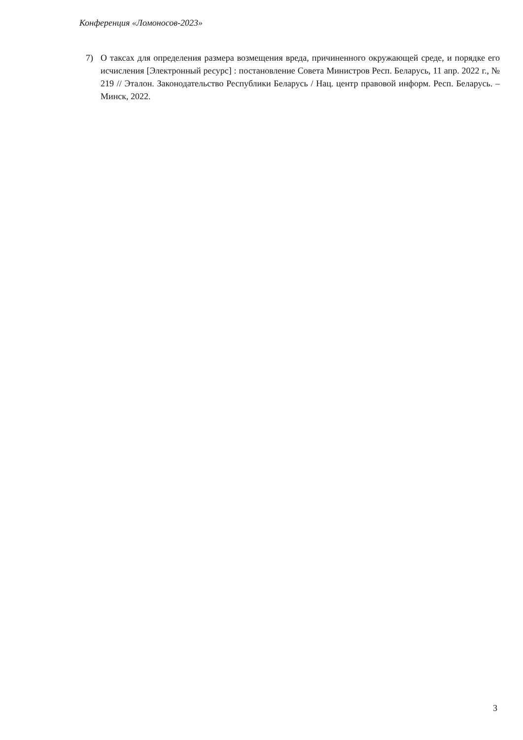Конференция «Ломоносов-2023»
7) О таксах для определения размера возмещения вреда, причиненного окружающей среде, и порядке его исчисления [Электронный ресурс] : постановление Совета Министров Респ. Беларусь, 11 апр. 2022 г., № 219 // Эталон. Законодательство Республики Беларусь / Нац. центр правовой информ. Респ. Беларусь. – Минск, 2022.
3